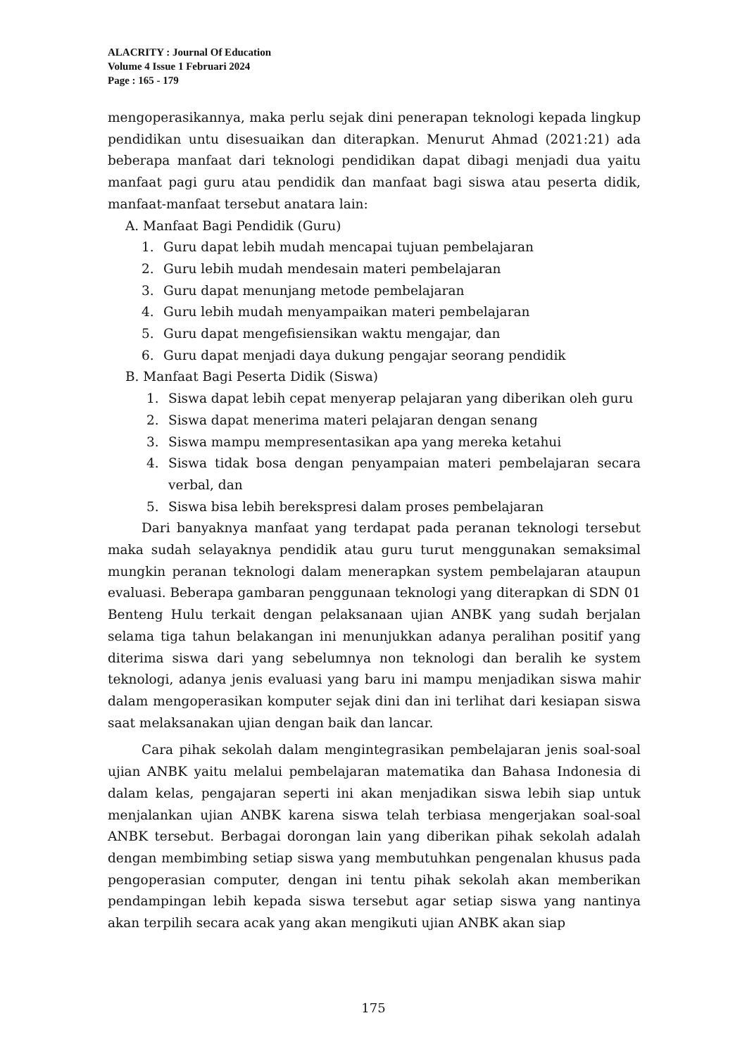ALACRITY : Journal Of Education
Volume 4 Issue 1 Februari 2024
Page : 165 - 179
mengoperasikannya, maka perlu sejak dini penerapan teknologi kepada lingkup pendidikan untu disesuaikan dan diterapkan. Menurut Ahmad (2021:21) ada beberapa manfaat dari teknologi pendidikan dapat dibagi menjadi dua yaitu manfaat pagi guru atau pendidik dan manfaat bagi siswa atau peserta didik, manfaat-manfaat tersebut anatara lain:
A. Manfaat Bagi Pendidik (Guru)
1. Guru dapat lebih mudah mencapai tujuan pembelajaran
2. Guru lebih mudah mendesain materi pembelajaran
3. Guru dapat menunjang metode pembelajaran
4. Guru lebih mudah menyampaikan materi pembelajaran
5. Guru dapat mengefisiensikan waktu mengajar, dan
6. Guru dapat menjadi daya dukung pengajar seorang pendidik
B. Manfaat Bagi Peserta Didik (Siswa)
1. Siswa dapat lebih cepat menyerap pelajaran yang diberikan oleh guru
2. Siswa dapat menerima materi pelajaran dengan senang
3. Siswa mampu mempresentasikan apa yang mereka ketahui
4. Siswa tidak bosa dengan penyampaian materi pembelajaran secara verbal, dan
5. Siswa bisa lebih berekspresi dalam proses pembelajaran
Dari banyaknya manfaat yang terdapat pada peranan teknologi tersebut maka sudah selayaknya pendidik atau guru turut menggunakan semaksimal mungkin peranan teknologi dalam menerapkan system pembelajaran ataupun evaluasi. Beberapa gambaran penggunaan teknologi yang diterapkan di SDN 01 Benteng Hulu terkait dengan pelaksanaan ujian ANBK yang sudah berjalan selama tiga tahun belakangan ini menunjukkan adanya peralihan positif yang diterima siswa dari yang sebelumnya non teknologi dan beralih ke system teknologi, adanya jenis evaluasi yang baru ini mampu menjadikan siswa mahir dalam mengoperasikan komputer sejak dini dan ini terlihat dari kesiapan siswa saat melaksanakan ujian dengan baik dan lancar.
Cara pihak sekolah dalam mengintegrasikan pembelajaran jenis soal-soal ujian ANBK yaitu melalui pembelajaran matematika dan Bahasa Indonesia di dalam kelas, pengajaran seperti ini akan menjadikan siswa lebih siap untuk menjalankan ujian ANBK karena siswa telah terbiasa mengerjakan soal-soal ANBK tersebut. Berbagai dorongan lain yang diberikan pihak sekolah adalah dengan membimbing setiap siswa yang membutuhkan pengenalan khusus pada pengoperasian computer, dengan ini tentu pihak sekolah akan memberikan pendampingan lebih kepada siswa tersebut agar setiap siswa yang nantinya akan terpilih secara acak yang akan mengikuti ujian ANBK akan siap
175